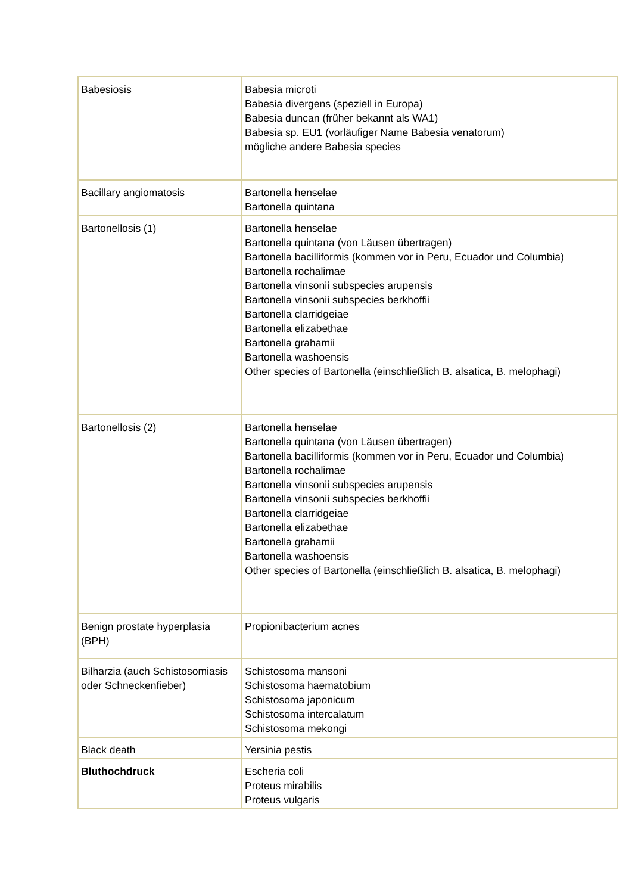| Babesiosis | Babesia microti Babesia divergens (speziell in Europa) Babesia duncan (früher bekannt als WA1) Babesia sp. EU1 (vorläufiger Name Babesia venatorum) mögliche andere Babesia species |
| Bacillary angiomatosis | Bartonella henselae Bartonella quintana |
| Bartonellosis (1) | Bartonella henselae Bartonella quintana (von Läusen übertragen) Bartonella bacilliformis (kommen vor in Peru, Ecuador und Columbia) Bartonella rochalimae Bartonella vinsonii subspecies arupensis Bartonella vinsonii subspecies berkhoffii Bartonella clarridgeiae Bartonella elizabethae Bartonella grahamii Bartonella washoensis Other species of Bartonella (einschließlich B. alsatica, B. melophagi) |
| Bartonellosis (2) | Bartonella henselae Bartonella quintana (von Läusen übertragen) Bartonella bacilliformis (kommen vor in Peru, Ecuador und Columbia) Bartonella rochalimae Bartonella vinsonii subspecies arupensis Bartonella vinsonii subspecies berkhoffii Bartonella clarridgeiae Bartonella elizabethae Bartonella grahamii Bartonella washoensis Other species of Bartonella (einschließlich B. alsatica, B. melophagi) |
| Benign prostate hyperplasia (BPH) | Propionibacterium acnes |
| Bilharzia (auch Schistosomiasis oder Schneckenfieber) | Schistosoma mansoni Schistosoma haematobium Schistosoma japonicum Schistosoma intercalatum Schistosoma mekongi |
| Black death | Yersinia pestis |
| Bluthochdruck | Escheria coli Proteus mirabilis Proteus vulgaris |